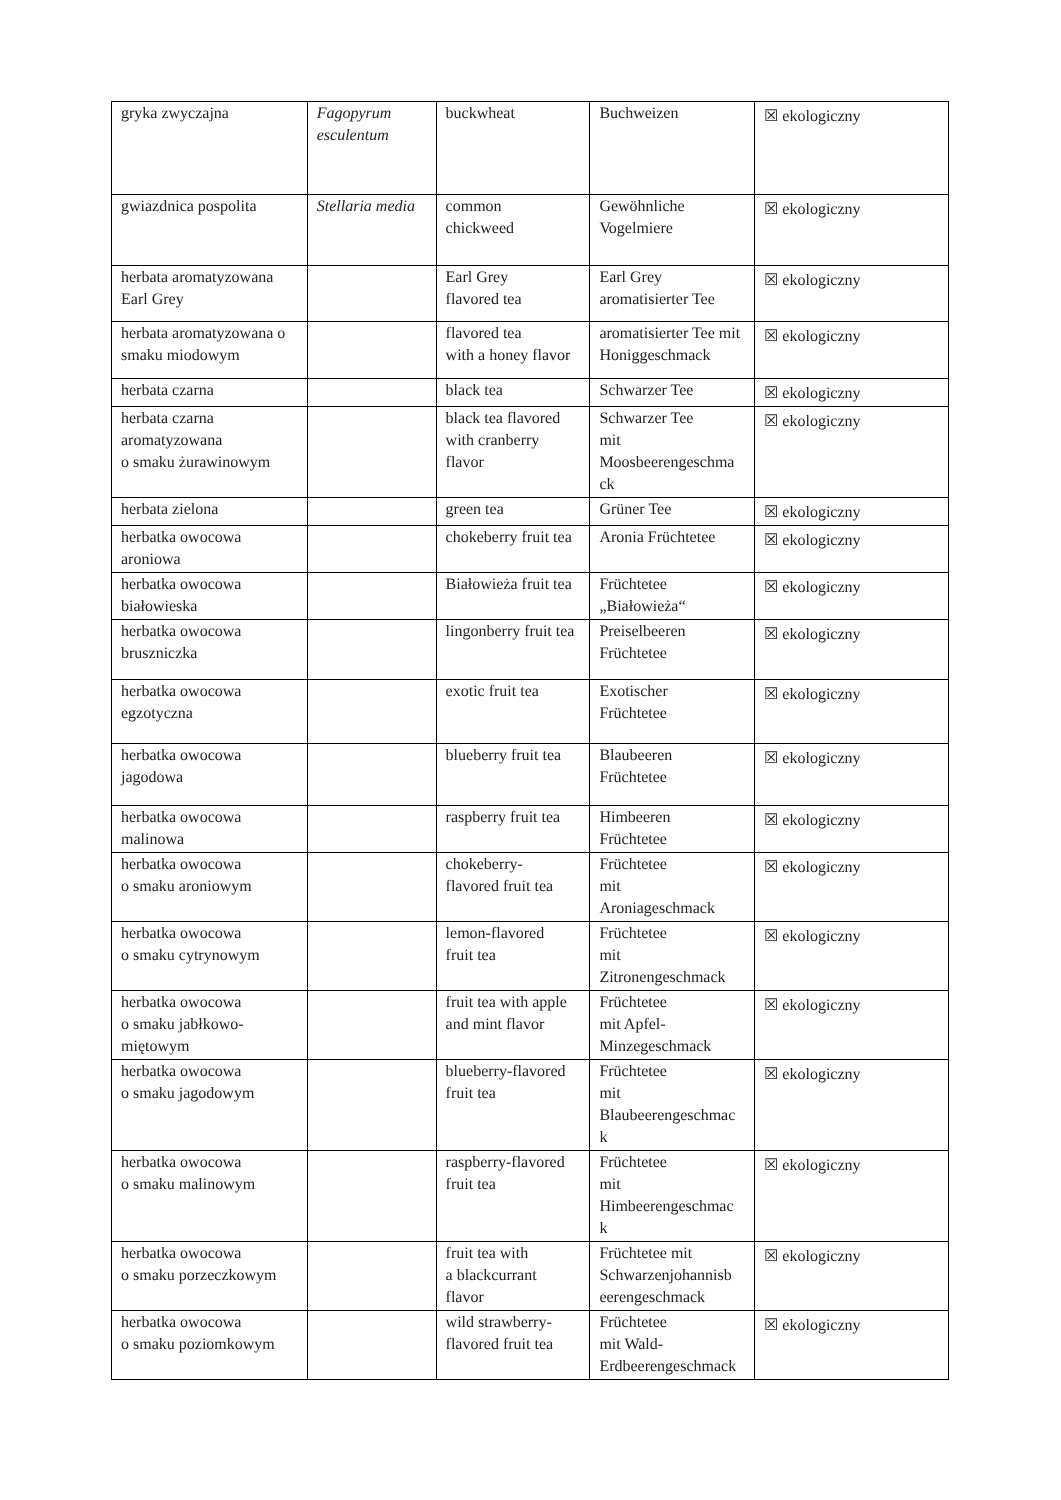| gryka zwyczajna | Fagopyrum esculentum | buckwheat | Buchweizen | ☒ ekologiczny |
| gwiazdnica pospolita | Stellaria media | common chickweed | Gewöhnliche Vogelmiere | ☒ ekologiczny |
| herbata aromatyzowana Earl Grey | | Earl Grey flavored tea | Earl Grey aromatisierter Tee | ☒ ekologiczny |
| herbata aromatyzowana o smaku miodowym | | flavored tea with a honey flavor | aromatisierter Tee mit Honiggeschmack | ☒ ekologiczny |
| herbata czarna | | black tea | Schwarzer Tee | ☒ ekologiczny |
| herbata czarna aromatyzowana o smaku żurawinowym | | black tea flavored with cranberry flavor | Schwarzer Tee mit Moosbeerengeschma ck | ☒ ekologiczny |
| herbata zielona | | green tea | Grüner Tee | ☒ ekologiczny |
| herbatka owocowa aroniowa | | chokeberry fruit tea | Aronia Früchtetee | ☒ ekologiczny |
| herbatka owocowa białowieska | | Białowieża fruit tea | Früchtetee „Białowieża“ | ☒ ekologiczny |
| herbatka owocowa bruszniczka | | lingonberry fruit tea | Preiselbeeren Früchtetee | ☒ ekologiczny |
| herbatka owocowa egzotyczna | | exotic fruit tea | Exotischer Früchtetee | ☒ ekologiczny |
| herbatka owocowa jagodowa | | blueberry fruit tea | Blaubeeren Früchtetee | ☒ ekologiczny |
| herbatka owocowa malinowa | | raspberry fruit tea | Himbeeren Früchtetee | ☒ ekologiczny |
| herbatka owocowa o smaku aroniowym | | chokeberry- flavored fruit tea | Früchtetee mit Aroniageschmack | ☒ ekologiczny |
| herbatka owocowa o smaku cytrynowym | | lemon-flavored fruit tea | Früchtetee mit Zitronengeschmack | ☒ ekologiczny |
| herbatka owocowa o smaku jabłkowo-miętowym | | fruit tea with apple and mint flavor | Früchtetee mit Apfel- Minzegeschmack | ☒ ekologiczny |
| herbatka owocowa o smaku jagodowym | | blueberry-flavored fruit tea | Früchtetee mit Blaubeerengeschmac k | ☒ ekologiczny |
| herbatka owocowa o smaku malinowym | | raspberry-flavored fruit tea | Früchtetee mit Himbeerengeschmac k | ☒ ekologiczny |
| herbatka owocowa o smaku porzeczkowym | | fruit tea with a blackcurrant flavor | Früchtetee mit Schwarzenjohannisb eerengeschmack | ☒ ekologiczny |
| herbatka owocowa o smaku poziomkowym | | wild strawberry- flavored fruit tea | Früchtetee mit Wald- Erdbeerengeschmack | ☒ ekologiczny |